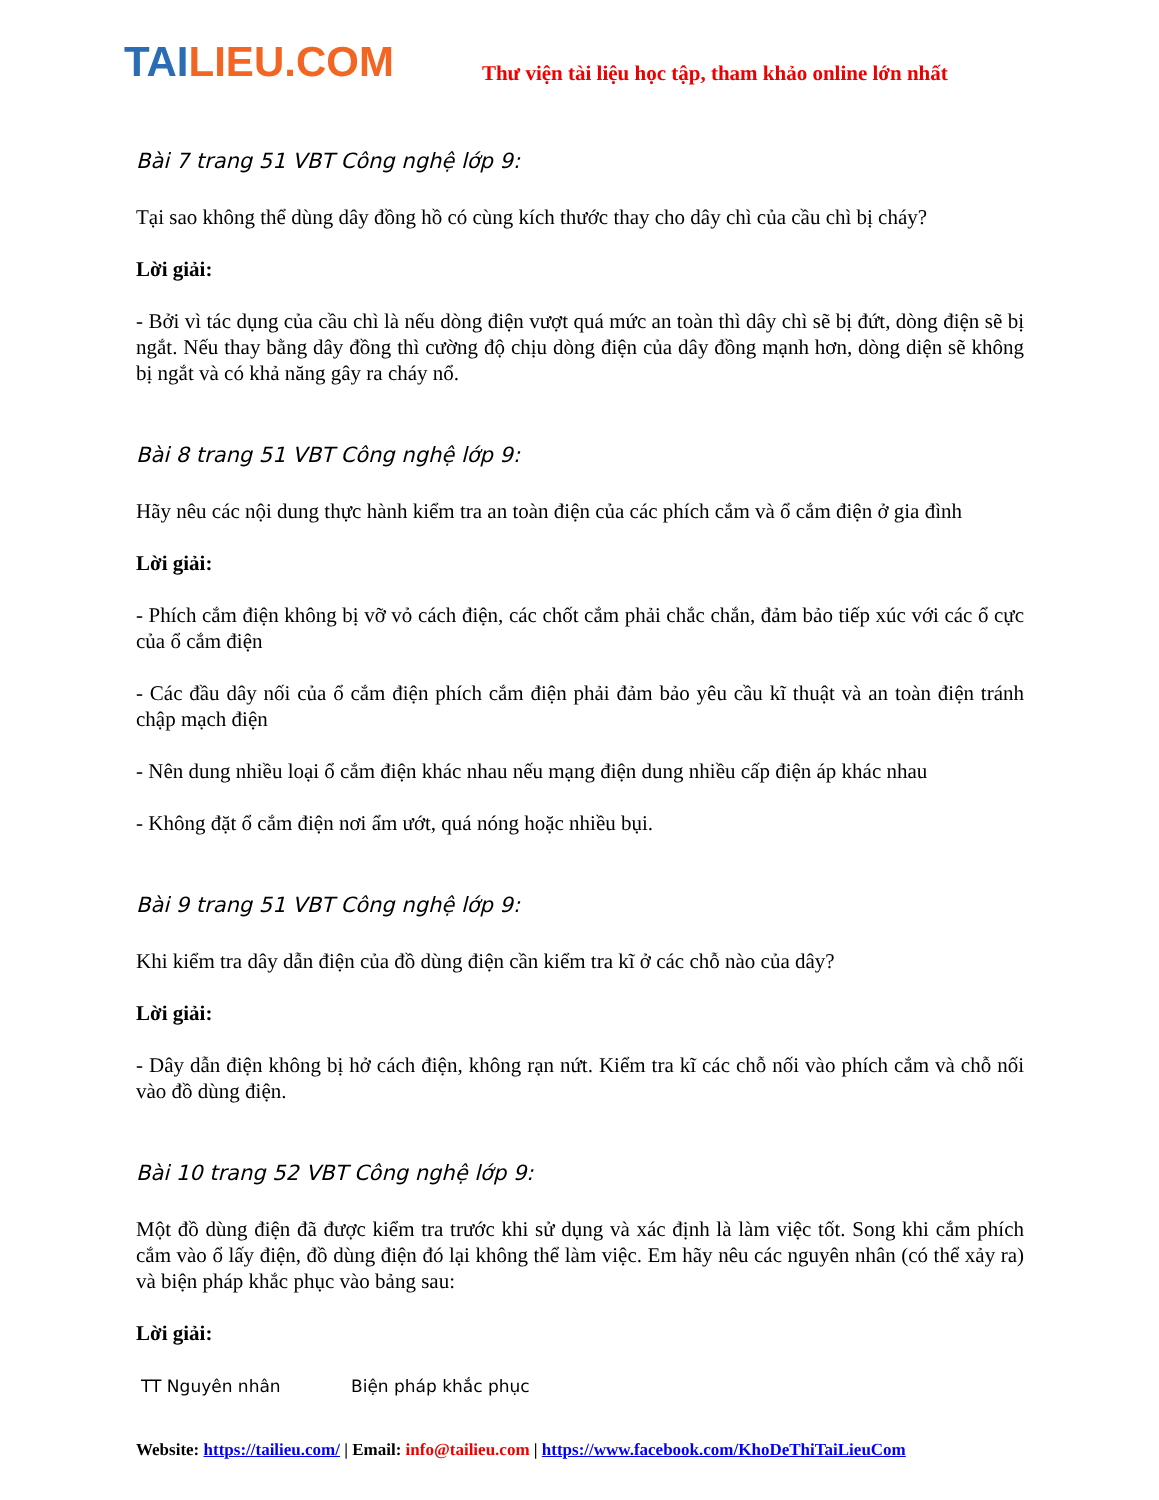TAILIEU.COM
Thư viện tài liệu học tập, tham khảo online lớn nhất
Bài 7 trang 51 VBT Công nghệ lớp 9:
Tại sao không thể dùng dây đồng hồ có cùng kích thước thay cho dây chì của cầu chì bị cháy?
Lời giải:
- Bởi vì tác dụng của cầu chì là nếu dòng điện vượt quá mức an toàn thì dây chì sẽ bị đứt, dòng điện sẽ bị ngắt. Nếu thay bằng dây đồng thì cường độ chịu dòng điện của dây đồng mạnh hơn, dòng diện sẽ không bị ngắt và có khả năng gây ra cháy nổ.
Bài 8 trang 51 VBT Công nghệ lớp 9:
Hãy nêu các nội dung thực hành kiểm tra an toàn điện của các phích cắm và ổ cắm điện ở gia đình
Lời giải:
- Phích cắm điện không bị vỡ vỏ cách điện, các chốt cắm phải chắc chắn, đảm bảo tiếp xúc với các ổ cực của ổ cắm điện
- Các đầu dây nối của ổ cắm điện phích cắm điện phải đảm bảo yêu cầu kĩ thuật và an toàn điện tránh chập mạch điện
- Nên dung nhiều loại ổ cắm điện khác nhau nếu mạng điện dung nhiều cấp điện áp khác nhau
- Không đặt ổ cắm điện nơi ẩm ướt, quá nóng hoặc nhiều bụi.
Bài 9 trang 51 VBT Công nghệ lớp 9:
Khi kiểm tra dây dẫn điện của đồ dùng điện cần kiểm tra kĩ ở các chỗ nào của dây?
Lời giải:
- Dây dẫn điện không bị hở cách điện, không rạn nứt. Kiểm tra kĩ các chỗ nối vào phích cắm và chỗ nối vào đồ dùng điện.
Bài 10 trang 52 VBT Công nghệ lớp 9:
Một đồ dùng điện đã được kiểm tra trước khi sử dụng và xác định là làm việc tốt. Song khi cắm phích cắm vào ổ lấy điện, đồ dùng điện đó lại không thể làm việc. Em hãy nêu các nguyên nhân (có thể xảy ra) và biện pháp khắc phục vào bảng sau:
Lời giải:
| TT Nguyên nhân | Biện pháp khắc phục |
| --- | --- |
Website: https://tailieu.com/ | Email: info@tailieu.com | https://www.facebook.com/KhoDeThiTaiLieuCom